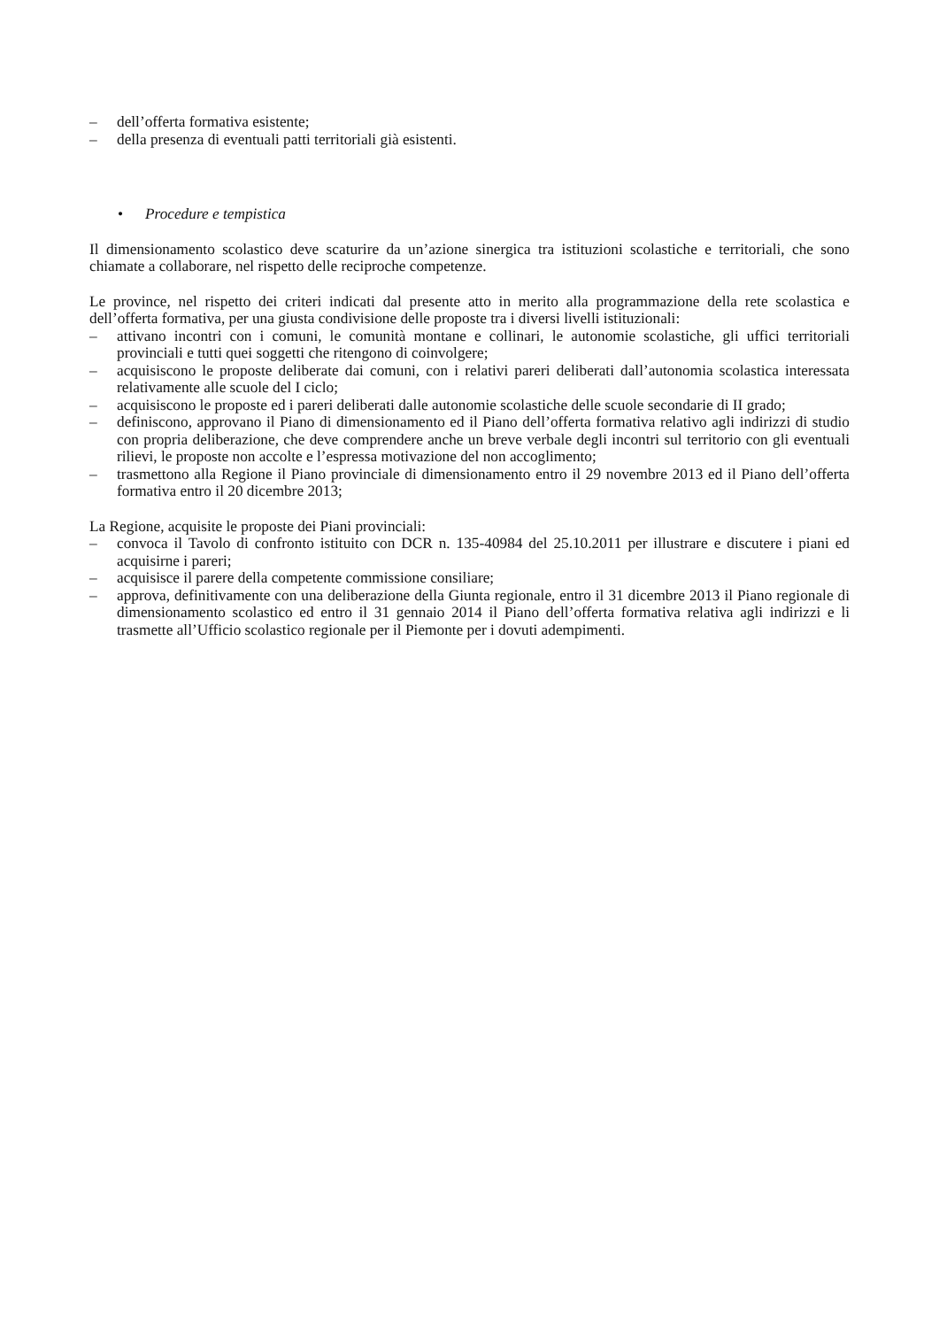– dell’offerta formativa esistente;
– della presenza di eventuali patti territoriali già esistenti.
• Procedure e tempistica
Il dimensionamento scolastico deve scaturire da un’azione sinergica tra istituzioni scolastiche e territoriali, che sono chiamate a collaborare, nel rispetto delle reciproche competenze.
Le province, nel rispetto dei criteri indicati dal presente atto in merito alla programmazione della rete scolastica e dell’offerta formativa, per una giusta condivisione delle proposte tra i diversi livelli istituzionali:
– attivano incontri con i comuni, le comunità montane e collinari, le autonomie scolastiche, gli uffici territoriali provinciali e tutti quei soggetti che ritengono di coinvolgere;
– acquisiscono le proposte deliberate dai comuni, con i relativi pareri deliberati dall’autonomia scolastica interessata relativamente alle scuole del I ciclo;
– acquisiscono le proposte ed i pareri deliberati dalle autonomie scolastiche delle scuole secondarie di II grado;
– definiscono, approvano il Piano di dimensionamento ed il Piano dell’offerta formativa relativo agli indirizzi di studio con propria deliberazione, che deve comprendere anche un breve verbale degli incontri sul territorio con gli eventuali rilievi, le proposte non accolte e l’espressa motivazione del non accoglimento;
– trasmettono alla Regione il Piano provinciale di dimensionamento entro il 29 novembre 2013 ed il Piano dell’offerta formativa entro il 20 dicembre 2013;
La Regione, acquisite le proposte dei Piani provinciali:
– convoca il Tavolo di confronto istituito con DCR n. 135-40984 del 25.10.2011 per illustrare e discutere i piani ed acquisirne i pareri;
– acquisisce il parere della competente commissione consiliare;
– approva, definitivamente con una deliberazione della Giunta regionale, entro il 31 dicembre 2013 il Piano regionale di dimensionamento scolastico ed entro il 31 gennaio 2014 il Piano dell’offerta formativa relativa agli indirizzi e li trasmette all’Ufficio scolastico regionale per il Piemonte per i dovuti adempimenti.